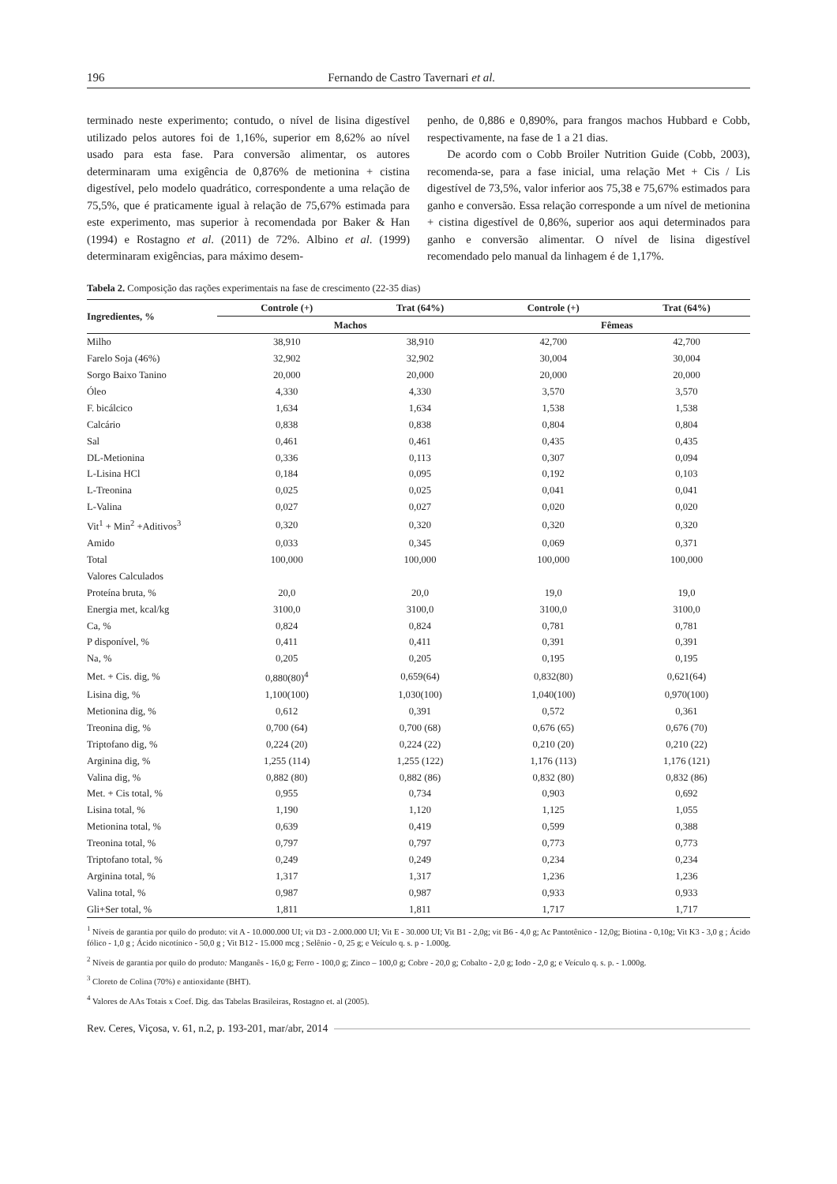196 Fernando de Castro Tavernari et al.
terminado neste experimento; contudo, o nível de lisina digestível utilizado pelos autores foi de 1,16%, superior em 8,62% ao nível usado para esta fase. Para conversão alimentar, os autores determinaram uma exigência de 0,876% de metionina + cistina digestível, pelo modelo quadrático, correspondente a uma relação de 75,5%, que é praticamente igual à relação de 75,67% estimada para este experimento, mas superior à recomendada por Baker & Han (1994) e Rostagno et al. (2011) de 72%. Albino et al. (1999) determinaram exigências, para máximo desem-
penho, de 0,886 e 0,890%, para frangos machos Hubbard e Cobb, respectivamente, na fase de 1 a 21 dias.
De acordo com o Cobb Broiler Nutrition Guide (Cobb, 2003), recomenda-se, para a fase inicial, uma relação Met + Cis / Lis digestível de 73,5%, valor inferior aos 75,38 e 75,67% estimados para ganho e conversão. Essa relação corresponde a um nível de metionina + cistina digestível de 0,86%, superior aos aqui determinados para ganho e conversão alimentar. O nível de lisina digestível recomendado pelo manual da linhagem é de 1,17%.
Tabela 2. Composição das rações experimentais na fase de crescimento (22-35 dias)
| Ingredientes, % | Controle (+) | Trat (64%) | Controle (+) | Trat (64%) |
| --- | --- | --- | --- | --- |
| | Machos | | Fêmeas | |
| Milho | 38,910 | 38,910 | 42,700 | 42,700 |
| Farelo Soja (46%) | 32,902 | 32,902 | 30,004 | 30,004 |
| Sorgo Baixo Tanino | 20,000 | 20,000 | 20,000 | 20,000 |
| Óleo | 4,330 | 4,330 | 3,570 | 3,570 |
| F. bicálcico | 1,634 | 1,634 | 1,538 | 1,538 |
| Calcário | 0,838 | 0,838 | 0,804 | 0,804 |
| Sal | 0,461 | 0,461 | 0,435 | 0,435 |
| DL-Metionina | 0,336 | 0,113 | 0,307 | 0,094 |
| L-Lisina HCl | 0,184 | 0,095 | 0,192 | 0,103 |
| L-Treonina | 0,025 | 0,025 | 0,041 | 0,041 |
| L-Valina | 0,027 | 0,027 | 0,020 | 0,020 |
| Vit<sup>1</sup> + Min<sup>2</sup> +Aditivos<sup>3</sup> | 0,320 | 0,320 | 0,320 | 0,320 |
| Amido | 0,033 | 0,345 | 0,069 | 0,371 |
| Total | 100,000 | 100,000 | 100,000 | 100,000 |
| Valores Calculados | | | | |
| Proteína bruta, % | 20,0 | 20,0 | 19,0 | 19,0 |
| Energia met, kcal/kg | 3100,0 | 3100,0 | 3100,0 | 3100,0 |
| Ca, % | 0,824 | 0,824 | 0,781 | 0,781 |
| P disponível, % | 0,411 | 0,411 | 0,391 | 0,391 |
| Na, % | 0,205 | 0,205 | 0,195 | 0,195 |
| Met. + Cis. dig, % | 0,880(80)<sup>4</sup> | 0,659(64) | 0,832(80) | 0,621(64) |
| Lisina dig, % | 1,100(100) | 1,030(100) | 1,040(100) | 0,970(100) |
| Metionina dig, % | 0,612 | 0,391 | 0,572 | 0,361 |
| Treonina dig, % | 0,700 (64) | 0,700 (68) | 0,676 (65) | 0,676 (70) |
| Triptofano dig, % | 0,224 (20) | 0,224 (22) | 0,210 (20) | 0,210 (22) |
| Arginina dig, % | 1,255 (114) | 1,255 (122) | 1,176 (113) | 1,176 (121) |
| Valina dig, % | 0,882 (80) | 0,882 (86) | 0,832 (80) | 0,832 (86) |
| Met. + Cis total, % | 0,955 | 0,734 | 0,903 | 0,692 |
| Lisina total, % | 1,190 | 1,120 | 1,125 | 1,055 |
| Metionina total, % | 0,639 | 0,419 | 0,599 | 0,388 |
| Treonina total, % | 0,797 | 0,797 | 0,773 | 0,773 |
| Triptofano total, % | 0,249 | 0,249 | 0,234 | 0,234 |
| Arginina total, % | 1,317 | 1,317 | 1,236 | 1,236 |
| Valina total, % | 0,987 | 0,987 | 0,933 | 0,933 |
| Gli+Ser total, % | 1,811 | 1,811 | 1,717 | 1,717 |
<sup>1</sup> Níveis de garantia por quilo do produto: vit A - 10.000.000 UI; vit D3 - 2.000.000 UI; Vit E - 30.000 UI; Vit B1 - 2,0g; vit B6 - 4,0 g; Ac Pantotênico - 12,0g; Biotina - 0,10g; Vit K3 - 3,0 g ; Ácido fólico - 1,0 g ; Ácido nicotínico - 50,0 g ; Vit B12 - 15.000 mcg ; Selênio - 0, 25 g; e Veículo q. s. p - 1.000g.
<sup>2</sup> Níveis de garantia por quilo do produto: Manganês - 16,0 g; Ferro - 100,0 g; Zinco – 100,0 g; Cobre - 20,0 g; Cobalto - 2,0 g; Iodo - 2,0 g; e Veículo q. s. p. - 1.000g.
<sup>3</sup> Cloreto de Colina (70%) e antioxidante (BHT).
<sup>4</sup> Valores de AAs Totais x Coef. Dig. das Tabelas Brasileiras, Rostagno et. al (2005).
Rev. Ceres, Viçosa, v. 61, n.2, p. 193-201, mar/abr, 2014